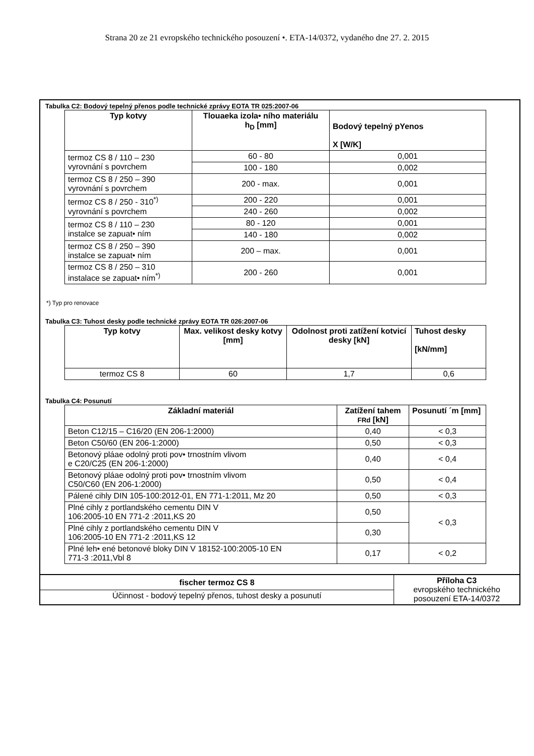Strana 20 ze 21 evropského technického posouzení •. ETA-14/0372, vydaného dne 27. 2. 2015
Tabulka C2: Bodový tepelný přenos podle technické zprávy EOTA TR 025:2007-06
| Typ kotvy | Tlouaeka izola• ního materiálu h<sub>D</sub> [mm] | Bodový tepelný pYenos X [W/K] |
| --- | --- | --- |
| termoz CS 8 / 110 – 230 vyrovnání s povrchem | 60 - 80 | 0,001 |
| | 100 - 180 | 0,002 |
| termoz CS 8 / 250 – 390 vyrovnání s povrchem | 200 - max. | 0,001 |
| termoz CS 8 / 250 - 310<sup>*)</sup> vyrovnání s povrchem | 200 - 220 | 0,001 |
| | 240 - 260 | 0,002 |
| termoz CS 8 / 110 – 230 instalce se zapuat• ním | 80 - 120 | 0,001 |
| | 140 - 180 | 0,002 |
| termoz CS 8 / 250 – 390 instalce se zapuat• ním | 200 – max. | 0,001 |
| termoz CS 8 / 250 – 310 instalace se zapuat• ním<sup>*)</sup> | 200 - 260 | 0,001 |
*) Typ pro renovace
Tabulka C3: Tuhost desky podle technické zprávy EOTA TR 026:2007-06
| Typ kotvy | Max. velikost desky kotvy [mm] | Odolnost proti zatížení kotvicí desky [kN] | Tuhost desky [kN/mm] |
| --- | --- | --- | --- |
| termoz CS 8 | 60 | 1,7 | 0,6 |
Tabulka C4: Posunutí
| Základní materiál | Zatížení tahem FRd [kN] | Posunutí ´m [mm] |
| --- | --- | --- |
| Beton C12/15 – C16/20 (EN 206-1:2000) | 0,40 | < 0,3 |
| Beton C50/60 (EN 206-1:2000) | 0,50 | < 0,3 |
| Betonový pláae odolný proti pov• trnostním vlivom e C20/C25 (EN 206-1:2000) | 0,40 | < 0,4 |
| Betonový pláae odolný proti pov• trnostním vlivom C50/C60 (EN 206-1:2000) | 0,50 | < 0,4 |
| Pálené cihly DIN 105-100:2012-01, EN 771-1:2011, Mz 20 | 0,50 | < 0,3 |
| Plné cihly z portlandského cementu DIN V 106:2005-10 EN 771-2 :2011,KS 20 | 0,50 | < 0,3 |
| Plné cihly z portlandského cementu DIN V 106:2005-10 EN 771-2 :2011,KS 12 | 0,30 | |
| Plné leh• ené betonové bloky DIN V 18152-100:2005-10 EN 771-3 :2011,Vbl 8 | 0,17 | < 0,2 |
| fischer termoz CS 8 | Příloha C3 evropského technického posouzení ETA-14/0372 |
| Účinnost - bodový tepelný přenos, tuhost desky a posunutí | |